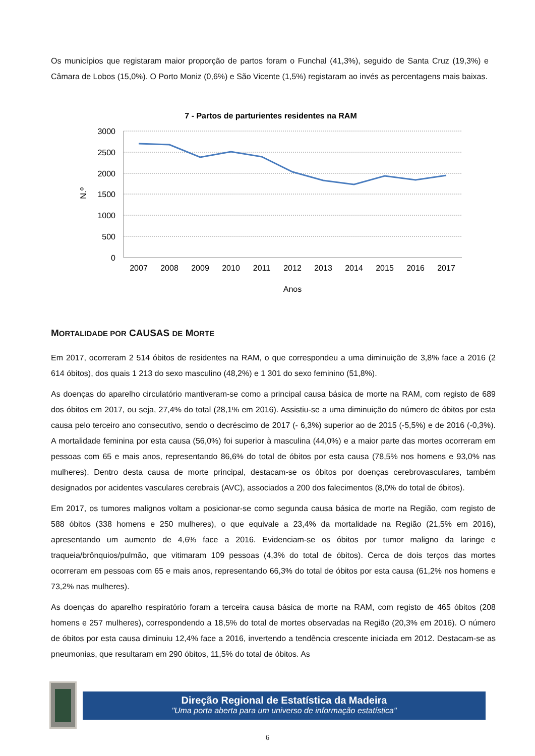Os municípios que registaram maior proporção de partos foram o Funchal (41,3%), seguido de Santa Cruz (19,3%) e Câmara de Lobos (15,0%). O Porto Moniz (0,6%) e São Vicente (1,5%) registaram ao invés as percentagens mais baixas.
7 - Partos de parturientes residentes na RAM
3000
2500
2000
1500
1000
500
0
N.º
2007
2008
2009
2010
2011
2012
2013
2014
2015
2016
2017
Anos
MORTALIDADE POR CAUSAS DE MORTE
Em 2017, ocorreram 2 514 óbitos de residentes na RAM, o que correspondeu a uma diminuição de 3,8% face a 2016 (2 614 óbitos), dos quais 1 213 do sexo masculino (48,2%) e 1 301 do sexo feminino (51,8%).
As doenças do aparelho circulatório mantiveram-se como a principal causa básica de morte na RAM, com registo de 689 dos óbitos em 2017, ou seja, 27,4% do total (28,1% em 2016). Assistiu-se a uma diminuição do número de óbitos por esta causa pelo terceiro ano consecutivo, sendo o decréscimo de 2017 (- 6,3%) superior ao de 2015 (-5,5%) e de 2016 (-0,3%). A mortalidade feminina por esta causa (56,0%) foi superior à masculina (44,0%) e a maior parte das mortes ocorreram em pessoas com 65 e mais anos, representando 86,6% do total de óbitos por esta causa (78,5% nos homens e 93,0% nas mulheres). Dentro desta causa de morte principal, destacam-se os óbitos por doenças cerebrovasculares, também designados por acidentes vasculares cerebrais (AVC), associados a 200 dos falecimentos (8,0% do total de óbitos).
Em 2017, os tumores malignos voltam a posicionar-se como segunda causa básica de morte na Região, com registo de 588 óbitos (338 homens e 250 mulheres), o que equivale a 23,4% da mortalidade na Região (21,5% em 2016), apresentando um aumento de 4,6% face a 2016. Evidenciam-se os óbitos por tumor maligno da laringe e traqueia/brônquios/pulmão, que vitimaram 109 pessoas (4,3% do total de óbitos). Cerca de dois terços das mortes ocorreram em pessoas com 65 e mais anos, representando 66,3% do total de óbitos por esta causa (61,2% nos homens e 73,2% nas mulheres).
As doenças do aparelho respiratório foram a terceira causa básica de morte na RAM, com registo de 465 óbitos (208 homens e 257 mulheres), correspondendo a 18,5% do total de mortes observadas na Região (20,3% em 2016). O número de óbitos por esta causa diminuiu 12,4% face a 2016, invertendo a tendência crescente iniciada em 2012. Destacam-se as pneumonias, que resultaram em 290 óbitos, 11,5% do total de óbitos. As
Direção Regional de Estatística da Madeira
"Uma porta aberta para um universo de informação estatística"
6